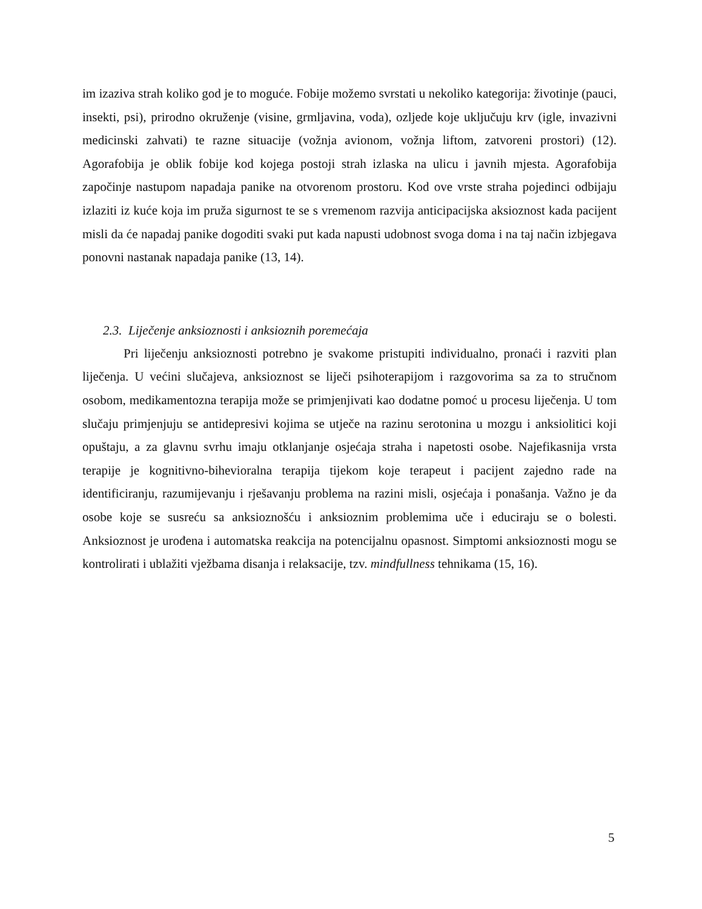im izaziva strah koliko god je to moguće. Fobije možemo svrstati u nekoliko kategorija: životinje (pauci, insekti, psi), prirodno okruženje (visine, grmljavina, voda), ozljede koje uključuju krv (igle, invazivni medicinski zahvati) te razne situacije (vožnja avionom, vožnja liftom, zatvoreni prostori) (12). Agorafobija je oblik fobije kod kojega postoji strah izlaska na ulicu i javnih mjesta. Agorafobija započinje nastupom napadaja panike na otvorenom prostoru. Kod ove vrste straha pojedinci odbijaju izlaziti iz kuće koja im pruža sigurnost te se s vremenom razvija anticipacijska aksioznost kada pacijent misli da će napadaj panike dogoditi svaki put kada napusti udobnost svoga doma i na taj način izbjegava ponovni nastanak napadaja panike (13, 14).
2.3. Liječenje anksioznosti i anksioznih poremećaja
Pri liječenju anksioznosti potrebno je svakome pristupiti individualno, pronaći i razviti plan liječenja. U većini slučajeva, anksioznost se liječi psihoterapijom i razgovorima sa za to stručnom osobom, medikamentozna terapija može se primjenjivati kao dodatne pomoć u procesu liječenja. U tom slučaju primjenjuju se antidepresivi kojima se utječe na razinu serotonina u mozgu i anksiolitici koji opuštaju, a za glavnu svrhu imaju otklanjanje osjećaja straha i napetosti osobe. Najefikasnija vrsta terapije je kognitivno-bihevioralna terapija tijekom koje terapeut i pacijent zajedno rade na identificiranju, razumijevanju i rješavanju problema na razini misli, osjećaja i ponašanja. Važno je da osobe koje se susreću sa anksioznošću i anksioznim problemima uče i educiraju se o bolesti. Anksioznost je urođena i automatska reakcija na potencijalnu opasnost. Simptomi anksioznosti mogu se kontrolirati i ublažiti vježbama disanja i relaksacije, tzv. mindfullness tehnikama (15, 16).
5